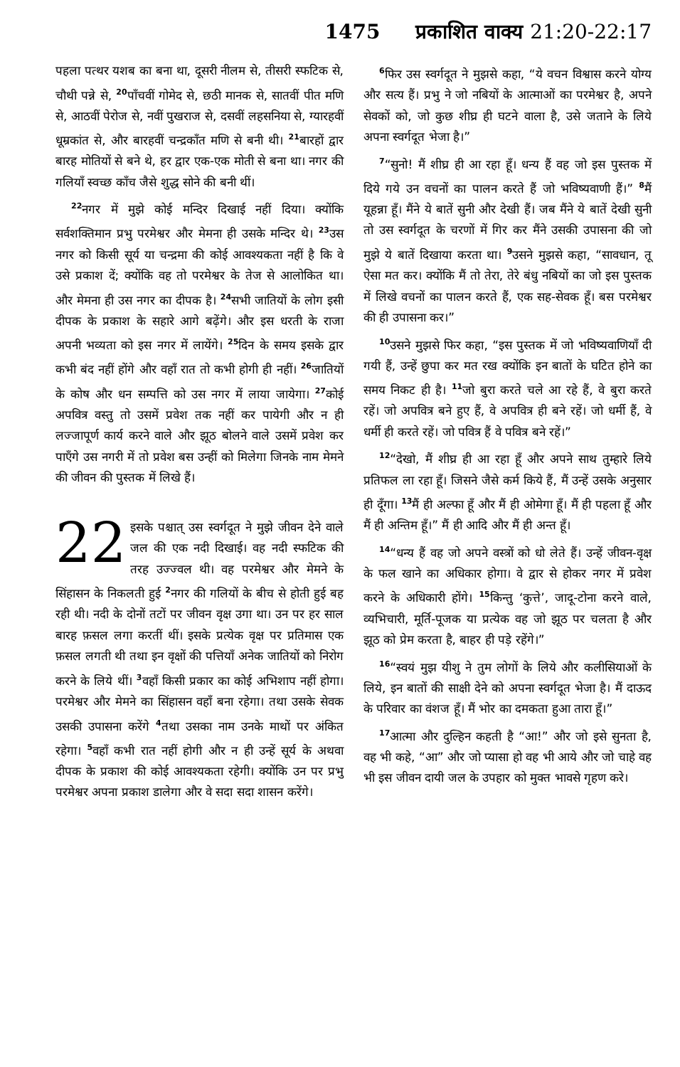1475 प्रकाशित वाक्य 21:20-22:17
पहला पत्थर यशब का बना था, दूसरी नीलम से, तीसरी स्फटिक से, चौथी पन्ने से, <sup>20</sup>पाँचवीं गोमेद से, छठी मानक से, सातवीं पीत मणि से, आठवीं पेरोज से, नवीं पुखराज से, दसवीं लहसनिया से, ग्यारहवीं धूम्रकांत से, और बारहवीं चन्द्रकाँत मणि से बनी थी। <sup>21</sup>बारहों द्वार बारह मोतियों से बने थे, हर द्वार एक-एक मोती से बना था। नगर की गलियाँ स्वच्छ काँच जैसे शुद्ध सोने की बनी थीं।
<sup>22</sup> नगर में मुझे कोई मन्दिर दिखाई नहीं दिया। क्योंकि सर्वशक्तिमान प्रभु परमेश्वर और मेमना ही उसके मन्दिर थे। <sup>23</sup>उस नगर को किसी सूर्य या चन्द्रमा की कोई आवश्यकता नहीं है कि वे उसे प्रकाश दें; क्योंकि वह तो परमेश्वर के तेज से आलोकित था। और मेमना ही उस नगर का दीपक है। <sup>24</sup>सभी जातियों के लोग इसी दीपक के प्रकाश के सहारे आगे बढ़ेंगे। और इस धरती के राजा अपनी भव्यता को इस नगर में लायेंगे। <sup>25</sup>दिन के समय इसके द्वार कभी बंद नहीं होंगे और वहाँ रात तो कभी होगी ही नहीं। <sup>26</sup>जातियों के कोष और धन सम्पत्ति को उस नगर में लाया जायेगा। <sup>27</sup>कोई अपवित्र वस्तु तो उसमें प्रवेश तक नहीं कर पायेगी और न ही लज्जापूर्ण कार्य करने वाले और झूठ बोलने वाले उसमें प्रवेश कर पाएँगे उस नगरी में तो प्रवेश बस उन्हीं को मिलेगा जिनके नाम मेमने की जीवन की पुस्तक में लिखे हैं।
22 इसके पश्चात् उस स्वर्गदूत ने मुझे जीवन देने वाले जल की एक नदी दिखाई। वह नदी स्फटिक की तरह उज्ज्वल थी। वह परमेश्वर और मेमने के सिंहासन के निकलती हुई <sup>2</sup>नगर की गलियों के बीच से होती हुई बह रही थी। नदी के दोनों तटों पर जीवन वृक्ष उगा था। उन पर हर साल बारह फ़सल लगा करतीं थीं। इसके प्रत्येक वृक्ष पर प्रतिमास एक फ़सल लगती थी तथा इन वृक्षों की पत्तियाँ अनेक जातियों को निरोग करने के लिये थीं। <sup>3</sup>वहाँ किसी प्रकार का कोई अभिशाप नहीं होगा। परमेश्वर और मेमने का सिंहासन वहाँ बना रहेगा। तथा उसके सेवक उसकी उपासना करेंगे <sup>4</sup>तथा उसका नाम उनके माथों पर अंकित रहेगा। <sup>5</sup>वहाँ कभी रात नहीं होगी और न ही उन्हें सूर्य के अथवा दीपक के प्रकाश की कोई आवश्यकता रहेगी। क्योंकि उन पर प्रभु परमेश्वर अपना प्रकाश डालेगा और वे सदा सदा शासन करेंगे।
<sup>6</sup> फिर उस स्वर्गदूत ने मुझसे कहा, “ये वचन विश्वास करने योग्य और सत्य हैं। प्रभु ने जो नबियों के आत्माओं का परमेश्वर है, अपने सेवकों को, जो कुछ शीघ्र ही घटने वाला है, उसे जताने के लिये अपना स्वर्गदूत भेजा है।”
<sup>7</sup> “सुनो! मैं शीघ्र ही आ रहा हूँ। धन्य हैं वह जो इस पुस्तक में दिये गये उन वचनों का पालन करते हैं जो भविष्यवाणी हैं।” <sup>8</sup>मैं यूहन्ना हूँ। मैंने ये बातें सुनी और देखी हैं। जब मैंने ये बातें देखी सुनी तो उस स्वर्गदूत के चरणों में गिर कर मैंने उसकी उपासना की जो मुझे ये बातें दिखाया करता था। <sup>9</sup>उसने मुझसे कहा, “सावधान, तू ऐसा मत कर। क्योंकि मैं तो तेरा, तेरे बंधु नबियों का जो इस पुस्तक में लिखे वचनों का पालन करते हैं, एक सह-सेवक हूँ। बस परमेश्वर की ही उपासना कर।”
<sup>10</sup> उसने मुझसे फिर कहा, “इस पुस्तक में जो भविष्यवाणियाँ दी गयी हैं, उन्हें छुपा कर मत रख क्योंकि इन बातों के घटित होने का समय निकट ही है। <sup>11</sup>जो बुरा करते चले आ रहे हैं, वे बुरा करते रहें। जो अपवित्र बने हुए हैं, वे अपवित्र ही बने रहें। जो धर्मी हैं, वे धर्मी ही करते रहें। जो पवित्र हैं वे पवित्र बने रहें।”
<sup>12</sup> “देखो, मैं शीघ्र ही आ रहा हूँ और अपने साथ तुम्हारे लिये प्रतिफल ला रहा हूँ। जिसने जैसे कर्म किये हैं, मैं उन्हें उसके अनुसार ही दूँगा। <sup>13</sup>मैं ही अल्फा हूँ और मैं ही ओमेगा हूँ। मैं ही पहला हूँ और मैं ही अन्तिम हूँ।” मैं ही आदि और मैं ही अन्त हूँ।
<sup>14</sup> “धन्य हैं वह जो अपने वस्त्रों को धो लेते हैं। उन्हें जीवन-वृक्ष के फल खाने का अधिकार होगा। वे द्वार से होकर नगर में प्रवेश करने के अधिकारी होंगे। <sup>15</sup>किन्तु ‘कुत्ते’, जादू-टोना करने वाले, व्यभिचारी, मूर्ति-पूजक या प्रत्येक वह जो झूठ पर चलता है और झूठ को प्रेम करता है, बाहर ही पड़े रहेंगे।”
<sup>16</sup> “स्वयं मुझ यीशु ने तुम लोगों के लिये और कलीसियाओं के लिये, इन बातों की साक्षी देने को अपना स्वर्गदूत भेजा है। मैं दाऊद के परिवार का वंशज हूँ। मैं भोर का दमकता हुआ तारा हूँ।”
<sup>17</sup> आत्मा और दुल्हिन कहती है “आ!” और जो इसे सुनता है, वह भी कहे, “आ” और जो प्यासा हो वह भी आये और जो चाहे वह भी इस जीवन दायी जल के उपहार को मुक्त भावसे गृहण करे।